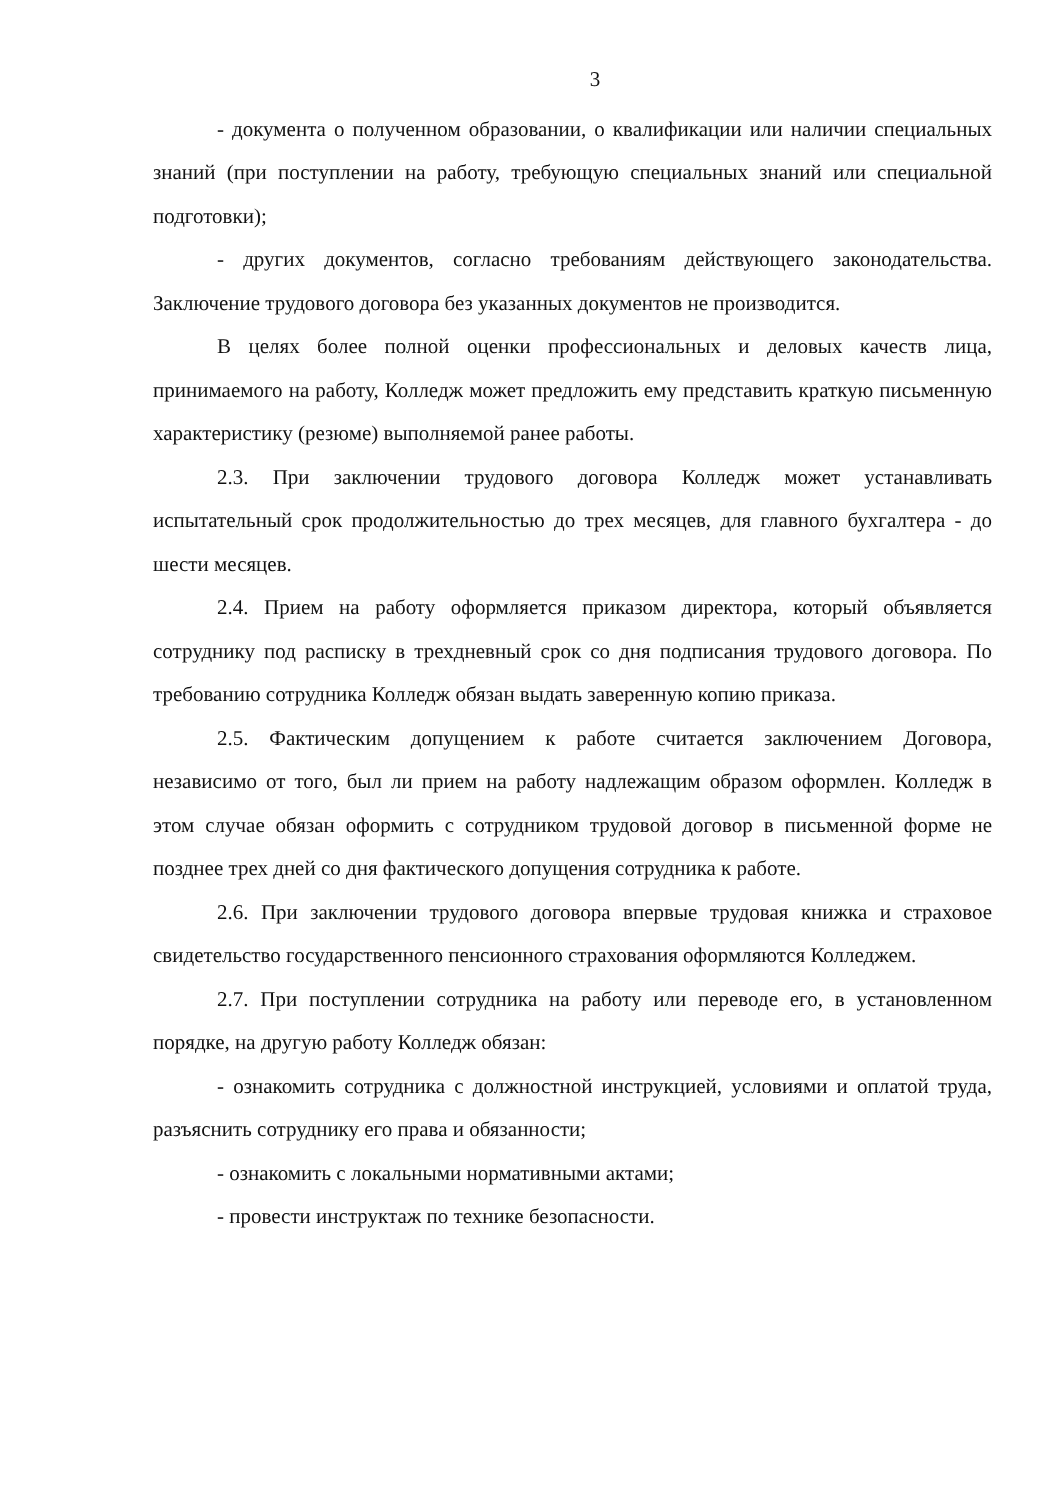3
- документа о полученном образовании, о квалификации или наличии специальных знаний (при поступлении на работу, требующую специальных знаний или специальной подготовки);
- других документов, согласно требованиям действующего законодательства. Заключение трудового договора без указанных документов не производится.
В целях более полной оценки профессиональных и деловых качеств лица, принимаемого на работу, Колледж может предложить ему представить краткую письменную характеристику (резюме) выполняемой ранее работы.
2.3. При заключении трудового договора Колледж может устанавливать испытательный срок продолжительностью до трех месяцев, для главного бухгалтера - до шести месяцев.
2.4. Прием на работу оформляется приказом директора, который объявляется сотруднику под расписку в трехдневный срок со дня подписания трудового договора. По требованию сотрудника Колледж обязан выдать заверенную копию приказа.
2.5. Фактическим допущением к работе считается заключением Договора, независимо от того, был ли прием на работу надлежащим образом оформлен. Колледж в этом случае обязан оформить с сотрудником трудовой договор в письменной форме не позднее трех дней со дня фактического допущения сотрудника к работе.
2.6. При заключении трудового договора впервые трудовая книжка и страховое свидетельство государственного пенсионного страхования оформляются Колледжем.
2.7. При поступлении сотрудника на работу или переводе его, в установленном порядке, на другую работу Колледж обязан:
- ознакомить сотрудника с должностной инструкцией, условиями и оплатой труда, разъяснить сотруднику его права и обязанности;
- ознакомить с локальными нормативными актами;
- провести инструктаж по технике безопасности.